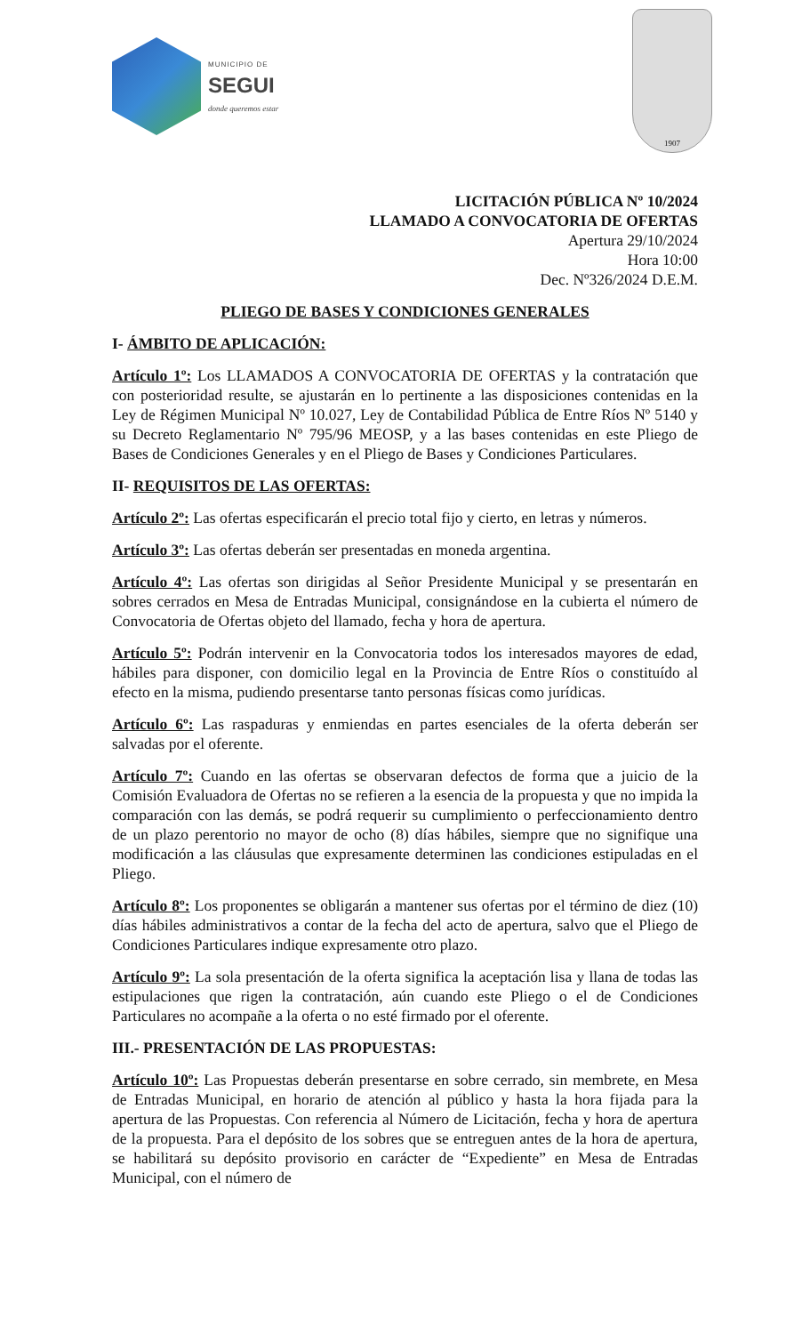MUNICIPIO DE
SEGUI
donde queremos estar
1907
LICITACIÓN PÚBLICA Nº 10/2024
LLAMADO A CONVOCATORIA DE OFERTAS
Apertura 29/10/2024
Hora 10:00
Dec. Nº326/2024 D.E.M.
PLIEGO DE BASES Y CONDICIONES GENERALES
I- ÁMBITO DE APLICACIÓN:
Artículo 1º: Los LLAMADOS A CONVOCATORIA DE OFERTAS y la contratación que con posterioridad resulte, se ajustarán en lo pertinente a las disposiciones contenidas en la Ley de Régimen Municipal Nº 10.027, Ley de Contabilidad Pública de Entre Ríos Nº 5140 y su Decreto Reglamentario Nº 795/96 MEOSP, y a las bases contenidas en este Pliego de Bases de Condiciones Generales y en el Pliego de Bases y Condiciones Particulares.
II- REQUISITOS DE LAS OFERTAS:
Artículo 2º: Las ofertas especificarán el precio total fijo y cierto, en letras y números.
Artículo 3º: Las ofertas deberán ser presentadas en moneda argentina.
Artículo 4º: Las ofertas son dirigidas al Señor Presidente Municipal y se presentarán en sobres cerrados en Mesa de Entradas Municipal, consignándose en la cubierta el número de Convocatoria de Ofertas objeto del llamado, fecha y hora de apertura.
Artículo 5º: Podrán intervenir en la Convocatoria todos los interesados mayores de edad, hábiles para disponer, con domicilio legal en la Provincia de Entre Ríos o constituído al efecto en la misma, pudiendo presentarse tanto personas físicas como jurídicas.
Artículo 6º: Las raspaduras y enmiendas en partes esenciales de la oferta deberán ser salvadas por el oferente.
Artículo 7º: Cuando en las ofertas se observaran defectos de forma que a juicio de la Comisión Evaluadora de Ofertas no se refieren a la esencia de la propuesta y que no impida la comparación con las demás, se podrá requerir su cumplimiento o perfeccionamiento dentro de un plazo perentorio no mayor de ocho (8) días hábiles, siempre que no signifique una modificación a las cláusulas que expresamente determinen las condiciones estipuladas en el Pliego.
Artículo 8º: Los proponentes se obligarán a mantener sus ofertas por el término de diez (10) días hábiles administrativos a contar de la fecha del acto de apertura, salvo que el Pliego de Condiciones Particulares indique expresamente otro plazo.
Artículo 9º: La sola presentación de la oferta significa la aceptación lisa y llana de todas las estipulaciones que rigen la contratación, aún cuando este Pliego o el de Condiciones Particulares no acompañe a la oferta o no esté firmado por el oferente.
III.- PRESENTACIÓN DE LAS PROPUESTAS:
Artículo 10º: Las Propuestas deberán presentarse en sobre cerrado, sin membrete, en Mesa de Entradas Municipal, en horario de atención al público y hasta la hora fijada para la apertura de las Propuestas. Con referencia al Número de Licitación, fecha y hora de apertura de la propuesta. Para el depósito de los sobres que se entreguen antes de la hora de apertura, se habilitará su depósito provisorio en carácter de “Expediente” en Mesa de Entradas Municipal, con el número de